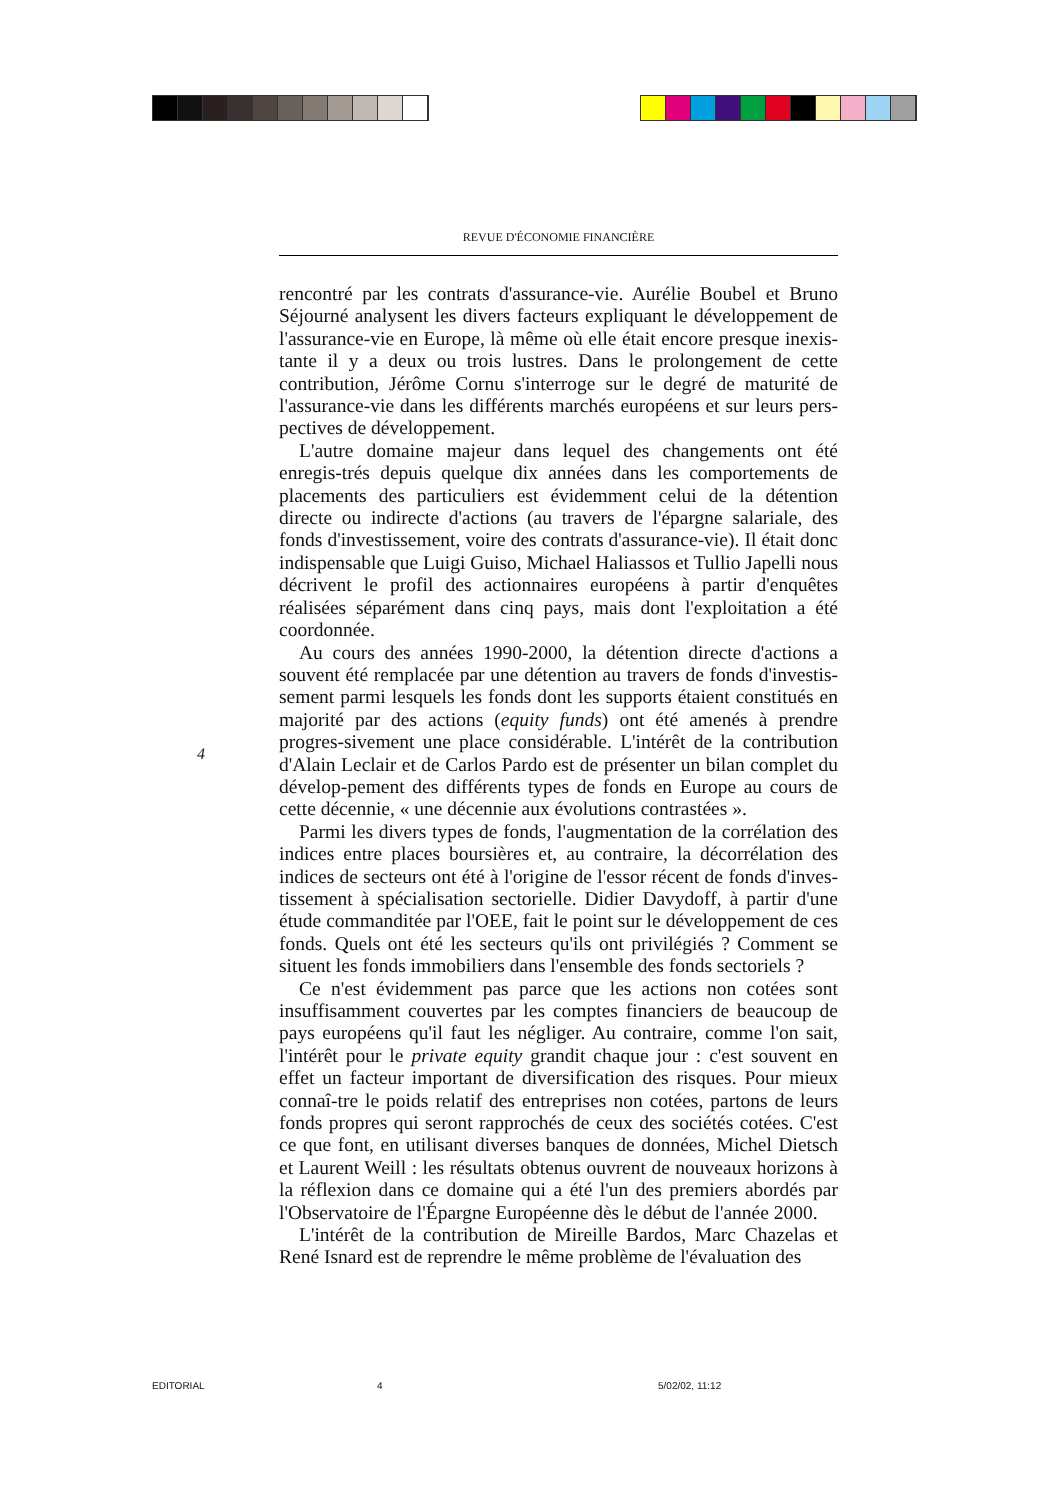REVUE D'ÉCONOMIE FINANCIÈRE
4
rencontré par les contrats d'assurance-vie. Aurélie Boubel et Bruno Séjourné analysent les divers facteurs expliquant le développement de l'assurance-vie en Europe, là même où elle était encore presque inexis-tante il y a deux ou trois lustres. Dans le prolongement de cette contribution, Jérôme Cornu s'interroge sur le degré de maturité de l'assurance-vie dans les différents marchés européens et sur leurs pers-pectives de développement.
L'autre domaine majeur dans lequel des changements ont été enregis-trés depuis quelque dix années dans les comportements de placements des particuliers est évidemment celui de la détention directe ou indirecte d'actions (au travers de l'épargne salariale, des fonds d'investissement, voire des contrats d'assurance-vie). Il était donc indispensable que Luigi Guiso, Michael Haliassos et Tullio Japelli nous décrivent le profil des actionnaires européens à partir d'enquêtes réalisées séparément dans cinq pays, mais dont l'exploitation a été coordonnée.
Au cours des années 1990-2000, la détention directe d'actions a souvent été remplacée par une détention au travers de fonds d'investis-sement parmi lesquels les fonds dont les supports étaient constitués en majorité par des actions (equity funds) ont été amenés à prendre progres-sivement une place considérable. L'intérêt de la contribution d'Alain Leclair et de Carlos Pardo est de présenter un bilan complet du dévelop-pement des différents types de fonds en Europe au cours de cette décennie, « une décennie aux évolutions contrastées ».
Parmi les divers types de fonds, l'augmentation de la corrélation des indices entre places boursières et, au contraire, la décorrélation des indices de secteurs ont été à l'origine de l'essor récent de fonds d'inves-tissement à spécialisation sectorielle. Didier Davydoff, à partir d'une étude commanditée par l'OEE, fait le point sur le développement de ces fonds. Quels ont été les secteurs qu'ils ont privilégiés ? Comment se situent les fonds immobiliers dans l'ensemble des fonds sectoriels ?
Ce n'est évidemment pas parce que les actions non cotées sont insuffisamment couvertes par les comptes financiers de beaucoup de pays européens qu'il faut les négliger. Au contraire, comme l'on sait, l'intérêt pour le private equity grandit chaque jour : c'est souvent en effet un facteur important de diversification des risques. Pour mieux connaî-tre le poids relatif des entreprises non cotées, partons de leurs fonds propres qui seront rapprochés de ceux des sociétés cotées. C'est ce que font, en utilisant diverses banques de données, Michel Dietsch et Laurent Weill : les résultats obtenus ouvrent de nouveaux horizons à la réflexion dans ce domaine qui a été l'un des premiers abordés par l'Observatoire de l'Épargne Européenne dès le début de l'année 2000.
L'intérêt de la contribution de Mireille Bardos, Marc Chazelas et René Isnard est de reprendre le même problème de l'évaluation des
EDITORIAL 4 5/02/02, 11:12